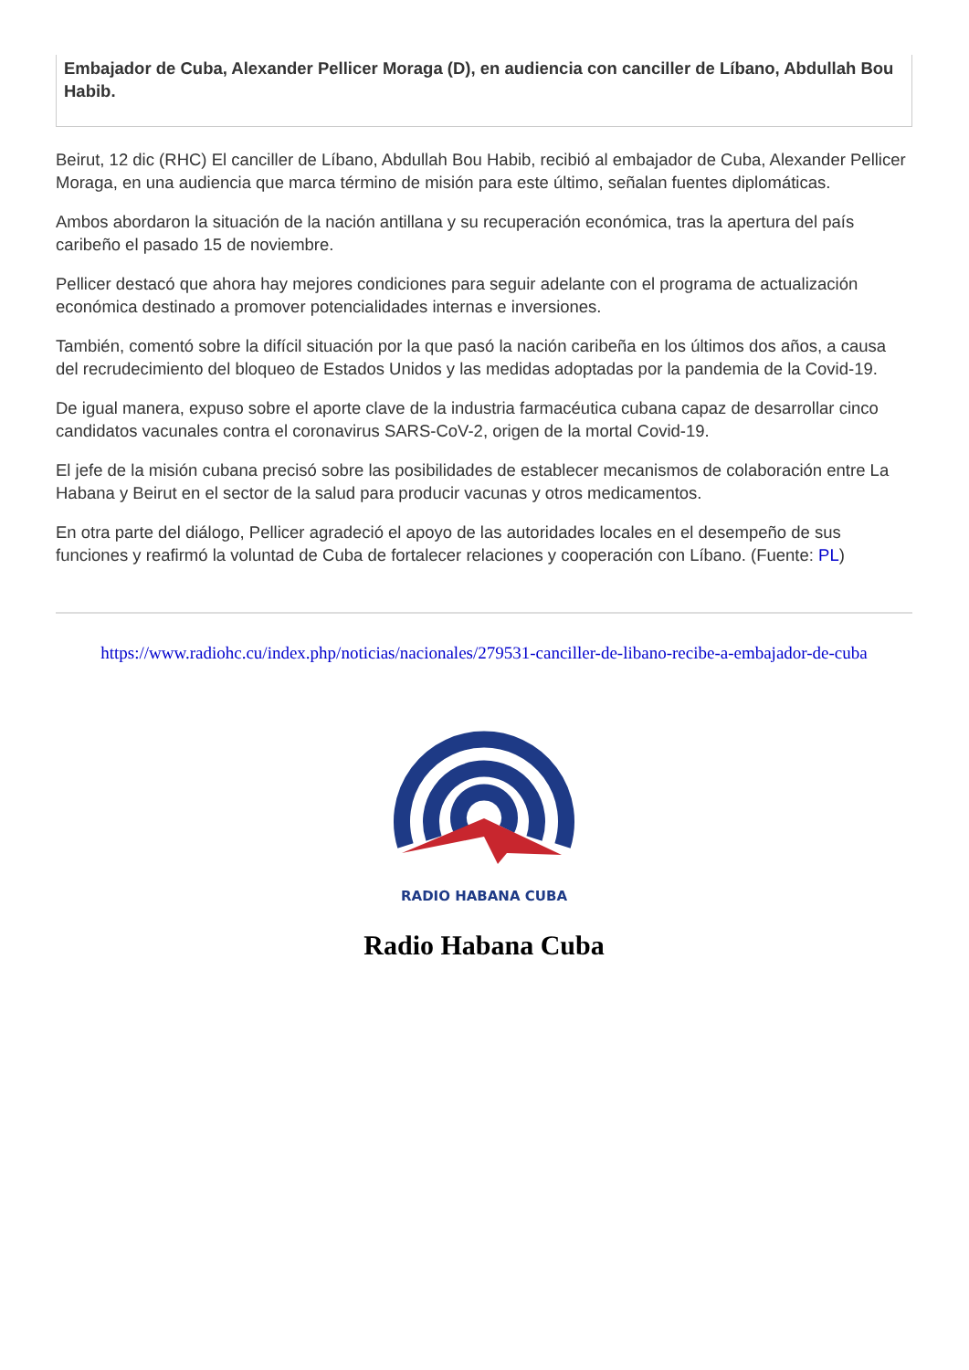Embajador de Cuba, Alexander Pellicer Moraga (D), en audiencia con canciller de Líbano, Abdullah Bou Habib.
Beirut, 12 dic (RHC) El canciller de Líbano, Abdullah Bou Habib, recibió al embajador de Cuba, Alexander Pellicer Moraga, en una audiencia que marca término de misión para este último, señalan fuentes diplomáticas.
Ambos abordaron la situación de la nación antillana y su recuperación económica, tras la apertura del país caribeño el pasado 15 de noviembre.
Pellicer destacó que ahora hay mejores condiciones para seguir adelante con el programa de actualización económica destinado a promover potencialidades internas e inversiones.
También, comentó sobre la difícil situación por la que pasó la nación caribeña en los últimos dos años, a causa del recrudecimiento del bloqueo de Estados Unidos y las medidas adoptadas por la pandemia de la Covid-19.
De igual manera, expuso sobre el aporte clave de la industria farmacéutica cubana capaz de desarrollar cinco candidatos vacunales contra el coronavirus SARS-CoV-2, origen de la mortal Covid-19.
El jefe de la misión cubana precisó sobre las posibilidades de establecer mecanismos de colaboración entre La Habana y Beirut en el sector de la salud para producir vacunas y otros medicamentos.
En otra parte del diálogo, Pellicer agradeció el apoyo de las autoridades locales en el desempeño de sus funciones y reafirmó la voluntad de Cuba de fortalecer relaciones y cooperación con Líbano. (Fuente: PL)
https://www.radiohc.cu/index.php/noticias/nacionales/279531-canciller-de-libano-recibe-a-embajador-de-cuba
RADIO HABANA CUBA
Radio Habana Cuba